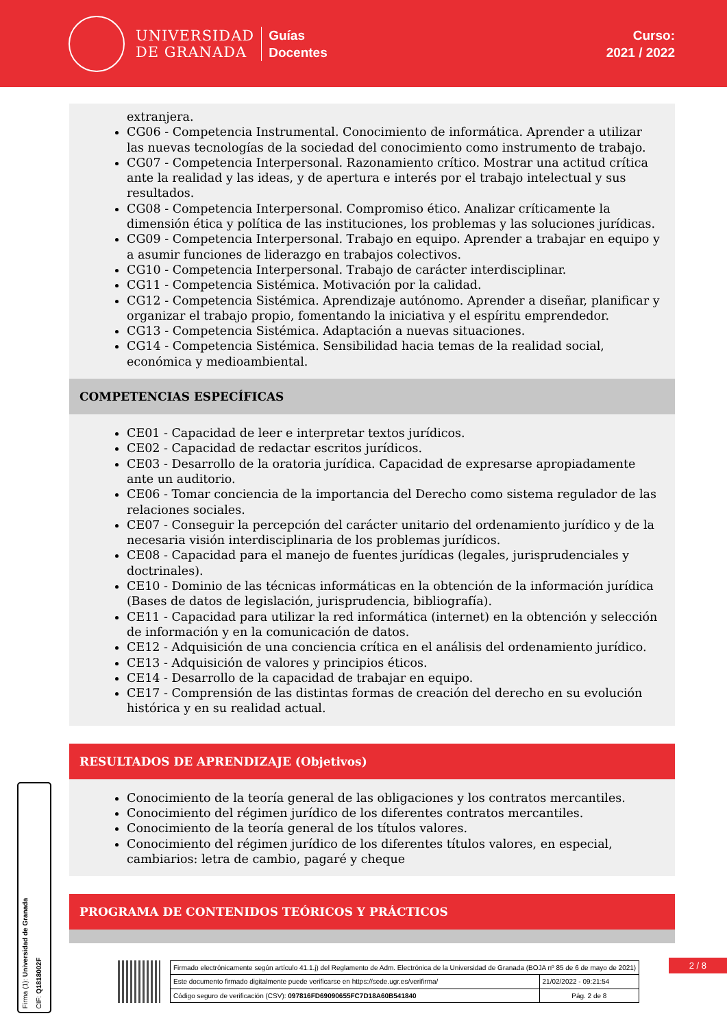UNIVERSIDAD
DE GRANADA
Guías
Docentes
Curso:
2021 / 2022
extranjera.
CG06 - Competencia Instrumental. Conocimiento de informática. Aprender a utilizar las nuevas tecnologías de la sociedad del conocimiento como instrumento de trabajo.
CG07 - Competencia Interpersonal. Razonamiento crítico. Mostrar una actitud crítica ante la realidad y las ideas, y de apertura e interés por el trabajo intelectual y sus resultados.
CG08 - Competencia Interpersonal. Compromiso ético. Analizar críticamente la dimensión ética y política de las instituciones, los problemas y las soluciones jurídicas.
CG09 - Competencia Interpersonal. Trabajo en equipo. Aprender a trabajar en equipo y a asumir funciones de liderazgo en trabajos colectivos.
CG10 - Competencia Interpersonal. Trabajo de carácter interdisciplinar.
CG11 - Competencia Sistémica. Motivación por la calidad.
CG12 - Competencia Sistémica. Aprendizaje autónomo. Aprender a diseñar, planificar y organizar el trabajo propio, fomentando la iniciativa y el espíritu emprendedor.
CG13 - Competencia Sistémica. Adaptación a nuevas situaciones.
CG14 - Competencia Sistémica. Sensibilidad hacia temas de la realidad social, económica y medioambiental.
COMPETENCIAS ESPECÍFICAS
CE01 - Capacidad de leer e interpretar textos jurídicos.
CE02 - Capacidad de redactar escritos jurídicos.
CE03 - Desarrollo de la oratoria jurídica. Capacidad de expresarse apropiadamente ante un auditorio.
CE06 - Tomar conciencia de la importancia del Derecho como sistema regulador de las relaciones sociales.
CE07 - Conseguir la percepción del carácter unitario del ordenamiento jurídico y de la necesaria visión interdisciplinaria de los problemas jurídicos.
CE08 - Capacidad para el manejo de fuentes jurídicas (legales, jurisprudenciales y doctrinales).
CE10 - Dominio de las técnicas informáticas en la obtención de la información jurídica (Bases de datos de legislación, jurisprudencia, bibliografía).
CE11 - Capacidad para utilizar la red informática (internet) en la obtención y selección de información y en la comunicación de datos.
CE12 - Adquisición de una conciencia crítica en el análisis del ordenamiento jurídico.
CE13 - Adquisición de valores y principios éticos.
CE14 - Desarrollo de la capacidad de trabajar en equipo.
CE17 - Comprensión de las distintas formas de creación del derecho en su evolución histórica y en su realidad actual.
RESULTADOS DE APRENDIZAJE (Objetivos)
Conocimiento de la teoría general de las obligaciones y los contratos mercantiles.
Conocimiento del régimen jurídico de los diferentes contratos mercantiles.
Conocimiento de la teoría general de los títulos valores.
Conocimiento del régimen jurídico de los diferentes títulos valores, en especial, cambiarios: letra de cambio, pagaré y cheque
PROGRAMA DE CONTENIDOS TEÓRICOS Y PRÁCTICOS
Firma (1): Universidad de Granada
CIF: Q1818002F
2 / 8
| Firmado electrónicamente según artículo 41.1.j) del Reglamento de Adm. Electrónica de la Universidad de Granada (BOJA nº 85 de 6 de mayo de 2021) | |
| Este documento firmado digitalmente puede verificarse en https://sede.ugr.es/verifirma/ | 21/02/2022 - 09:21:54 |
| Código seguro de verificación (CSV): 097816FD69090655FC7D18A60B541840 | Pág. 2 de 8 |